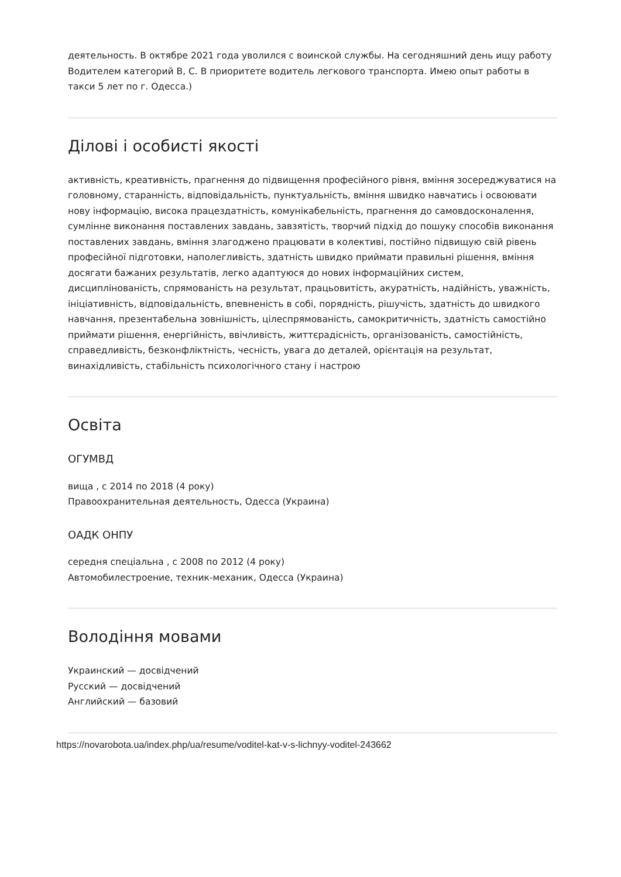деятельность. В октябре 2021 года уволился с воинской службы. На сегодняшний день ищу работу Водителем категорий В, С. В приоритете водитель легкового транспорта. Имею опыт работы в такси 5 лет по г. Одесса.)
Ділові і особисті якості
активність, креативність, прагнення до підвищення професійного рівня, вміння зосереджуватися на головному, старанність, відповідальність, пунктуальність, вміння швидко навчатись і освоювати нову інформацію, висока працездатність, комунікабельність, прагнення до самовдосконалення, сумлінне виконання поставлених завдань, завзятість, творчий підхід до пошуку способів виконання поставлених завдань, вміння злагоджено працювати в колективі, постійно підвищую свій рівень професійної підготовки, наполегливість, здатність швидко приймати правильні рішення, вміння досягати бажаних результатів, легко адаптуюся до нових інформаційних систем, дисциплінованість, спрямованість на результат, працьовитість, акуратність, надійність, уважність, ініціативність, відповідальність, впевненість в собі, порядність, рішучість, здатність до швидкого навчання, презентабельна зовнішність, цілеспрямованість, самокритичність, здатність самостійно приймати рішення, енергійність, ввічливість, життєрадісність, організованість, самостійність, справедливість, безконфліктність, чесність, увага до деталей, орієнтація на результат, винахідливість, стабільність психологічного стану і настрою
Освіта
ОГУМВД
вища , с 2014 по 2018 (4 року)
Правоохранительная деятельность, Одесса (Украина)
ОАДК ОНПУ
середня спеціальна , с 2008 по 2012 (4 року)
Автомобилестроение, техник-механик, Одесса (Украина)
Володіння мовами
Украинский — досвідчений
Русский — досвідчений
Английский — базовий
https://novarobota.ua/index.php/ua/resume/voditel-kat-v-s-lichnyy-voditel-243662